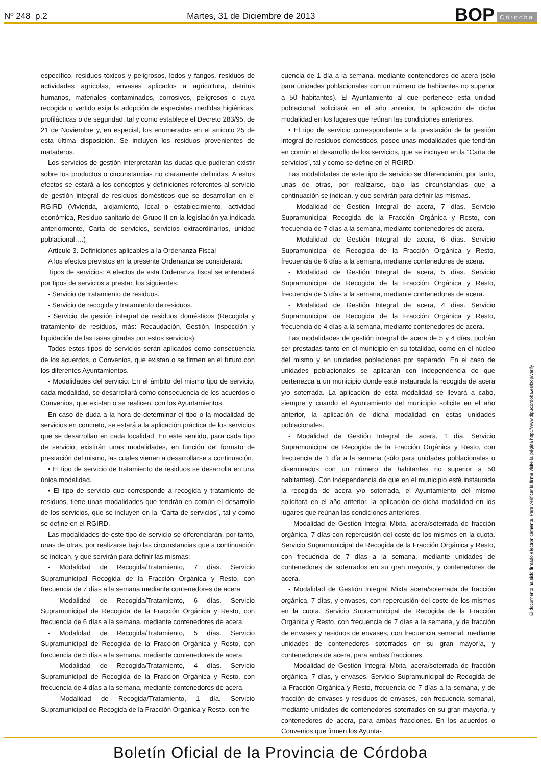Nº 248 p.2
Martes, 31 de Diciembre de 2013
BOP Córdoba
específico, residuos tóxicos y peligrosos, lodos y fangos, residuos de actividades agrícolas, envases aplicados a agricultura, detritus humanos, materiales contaminados, corrosivos, peligrosos o cuya recogida o vertido exija la adopción de especiales medidas higiénicas, profilácticas o de seguridad, tal y como establece el Decreto 283/95, de 21 de Noviembre y, en especial, los enumerados en el artículo 25 de esta última disposición. Se incluyen los residuos provenientes de mataderos.
Los servicios de gestión interpretarán las dudas que pudieran existir sobre los productos o circunstancias no claramente definidas. A estos efectos se estará a los conceptos y definiciones referentes al servicio de gestión integral de residuos domésticos que se desarrollan en el RGIRD (Vivienda, alojamiento, local o establecimiento, actividad económica, Residuo sanitario del Grupo II en la legislación ya indicada anteriormente, Carta de servicios, servicios extraordinarios, unidad poblacional,…)
Artículo 3. Definiciones aplicables a la Ordenanza Fiscal
A los efectos previstos en la presente Ordenanza se considerará:
Tipos de servicios: A efectos de esta Ordenanza fiscal se entenderá por tipos de servicios a prestar, los siguientes:
- Servicio de tratamiento de residuos.
- Servicio de recogida y tratamiento de residuos.
- Servicio de gestión integral de residuos domésticos (Recogida y tratamiento de residuos, más: Recaudación, Gestión, Inspección y liquidación de las tasas giradas por estos servicios).
Todos estos tipos de servicios serán aplicados como consecuencia de los acuerdos, o Convenios, que existan o se firmen en el futuro con los diferentes Ayuntamientos.
- Modalidades del servicio: En el ámbito del mismo tipo de servicio, cada modalidad, se desarrollará como consecuencia de los acuerdos o Convenios, que existan o se realicen, con los Ayuntamientos.
En caso de duda a la hora de determinar el tipo o la modalidad de servicios en concreto, se estará a la aplicación práctica de los servicios que se desarrollan en cada localidad. En este sentido, para cada tipo de servicio, existirán unas modalidades, en función del formato de prestación del mismo, las cuales vienen a desarrollarse a continuación.
• El tipo de servicio de tratamiento de residuos se desarrolla en una única modalidad.
• El tipo de servicio que corresponde a recogida y tratamiento de residuos, tiene unas modalidades que tendrán en común el desarrollo de los servicios, que se incluyen en la “Carta de servicios”, tal y como se define en el RGIRD.
Las modalidades de este tipo de servicio se diferenciarán, por tanto, unas de otras, por realizarse bajo las circunstancias que a continuación se indican, y que servirán para definir las mismas:
- Modalidad de Recogida/Tratamiento, 7 días. Servicio Supramunicipal Recogida de la Fracción Orgánica y Resto, con frecuencia de 7 días a la semana mediante contenedores de acera.
- Modalidad de Recogida/Tratamiento, 6 días. Servicio Supramunicipal de Recogida de la Fracción Orgánica y Resto, con frecuencia de 6 días a la semana, mediante contenedores de acera.
- Modalidad de Recogida/Tratamiento, 5 días. Servicio Supramunicipal de Recogida de la Fracción Orgánica y Resto, con frecuencia de 5 días a la semana, mediante contenedores de acera.
- Modalidad de Recogida/Tratamiento, 4 días. Servicio Supramunicipal de Recogida de la Fracción Orgánica y Resto, con frecuencia de 4 días a la semana, mediante contenedores de acera.
- Modalidad de Recogida/Tratamiento, 1 día. Servicio Supramunicipal de Recogida de la Fracción Orgánica y Resto, con fre-
cuencia de 1 día a la semana, mediante contenedores de acera (sólo para unidades poblacionales con un número de habitantes no superior a 50 habitantes). El Ayuntamiento al que pertenece esta unidad poblacional solicitará en el año anterior, la aplicación de dicha modalidad en los lugares que reúnan las condiciones anteriores.
• El tipo de servicio correspondiente a la prestación de la gestión integral de residuos domésticos, posee unas modalidades que tendrán en común el desarrollo de los servicios, que se incluyen en la “Carta de servicios”, tal y como se define en el RGIRD.
Las modalidades de este tipo de servicio se diferenciarán, por tanto, unas de otras, por realizarse, bajo las circunstancias que a continuación se indican, y que servirán para definir las mismas.
- Modalidad de Gestión Integral de acera, 7 días. Servicio Supramunicipal Recogida de la Fracción Orgánica y Resto, con frecuencia de 7 días a la semana, mediante contenedores de acera.
- Modalidad de Gestión Integral de acera, 6 días. Servicio Supramunicipal de Recogida de la Fracción Orgánica y Resto, frecuencia de 6 días a la semana, mediante contenedores de acera.
- Modalidad de Gestión Integral de acera, 5 días. Servicio Supramunicipal de Recogida de la Fracción Orgánica y Resto, frecuencia de 5 días a la semana, mediante contenedores de acera.
- Modalidad de Gestión Integral de acera, 4 días. Servicio Supramunicipal de Recogida de la Fracción Orgánica y Resto, frecuencia de 4 días a la semana, mediante contenedores de acera.
Las modalidades de gestión integral de acera de 5 y 4 días, podrán ser prestadas tanto en el municipio en su totalidad, como en el núcleo del mismo y en unidades poblaciones por separado. En el caso de unidades poblacionales se aplicarán con independencia de que pertenezca a un municipio donde esté instaurada la recogida de acera y/o soterrada. La aplicación de esta modalidad se llevará a cabo, siempre y cuando el Ayuntamiento del municipio solicite en el año anterior, la aplicación de dicha modalidad en estas unidades poblacionales.
- Modalidad de Gestión Integral de acera, 1 día. Servicio Supramunicipal de Recogida de la Fracción Orgánica y Resto, con frecuencia de 1 día a la semana (sólo para unidades poblacionales o diseminados con un número de habitantes no superior a 50 habitantes). Con independencia de que en el municipio esté instaurada la recogida de acera y/o soterrada, el Ayuntamiento del mismo solicitará en el año anterior, la aplicación de dicha modalidad en los lugares que reúnan las condiciones anteriores.
- Modalidad de Gestión Integral Mixta, acera/soterrada de fracción orgánica, 7 días con repercusión del coste de los mismos en la cuota. Servicio Supramunicipal de Recogida de la Fracción Orgánica y Resto, con frecuencia de 7 días a la semana, mediante unidades de contenedores de soterrados en su gran mayoría, y contenedores de acera.
- Modalidad de Gestión Integral Mixta acera/soterrada de fracción orgánica, 7 días, y envases, con repercusión del coste de los mismos en la cuota. Servicio Supramunicipal de Recogida de la Fracción Orgánica y Resto, con frecuencia de 7 días a la semana, y de fracción de envases y residuos de envases, con frecuencia semanal, mediante unidades de contenedores soterrados en su gran mayoría, y contenedores de acera, para ambas fracciones.
- Modalidad de Gestión Integral Mixta, acera/soterrada de fracción orgánica, 7 días, y envases. Servicio Supramunicipal de Recogida de la Fracción Orgánica y Resto, frecuencia de 7 días a la semana, y de fracción de envases y residuos de envases, con frecuencia semanal, mediante unidades de contenedores soterrados en su gran mayoría, y contenedores de acera, para ambas fracciones. En los acuerdos o Convenios que firmen los Ayunta-
El documento ha sido firmado electrónicamente. Para verificar la firma visite la página http://www.dipucordoba.es/bop/verify
Boletín Oficial de la Provincia de Córdoba